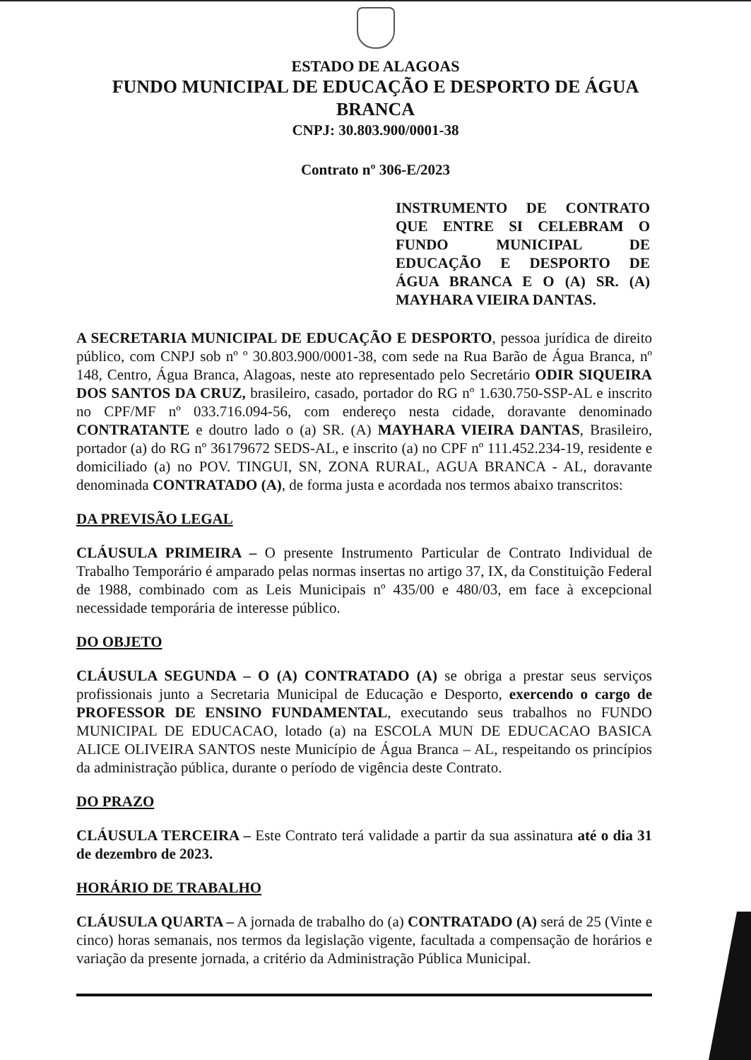ESTADO DE ALAGOAS
FUNDO MUNICIPAL DE EDUCAÇÃO E DESPORTO DE ÁGUA BRANCA
CNPJ: 30.803.900/0001-38
Contrato nº 306-E/2023
INSTRUMENTO DE CONTRATO QUE ENTRE SI CELEBRAM O FUNDO MUNICIPAL DE EDUCAÇÃO E DESPORTO DE ÁGUA BRANCA E O (A) SR. (A) MAYHARA VIEIRA DANTAS.
A SECRETARIA MUNICIPAL DE EDUCAÇÃO E DESPORTO, pessoa jurídica de direito público, com CNPJ sob nº º 30.803.900/0001-38, com sede na Rua Barão de Água Branca, nº 148, Centro, Água Branca, Alagoas, neste ato representado pelo Secretário ODIR SIQUEIRA DOS SANTOS DA CRUZ, brasileiro, casado, portador do RG nº 1.630.750-SSP-AL e inscrito no CPF/MF nº 033.716.094-56, com endereço nesta cidade, doravante denominado CONTRATANTE e doutro lado o (a) SR. (A) MAYHARA VIEIRA DANTAS, Brasileiro, portador (a) do RG nº 36179672 SEDS-AL, e inscrito (a) no CPF nº 111.452.234-19, residente e domiciliado (a) no POV. TINGUI, SN, ZONA RURAL, AGUA BRANCA - AL, doravante denominada CONTRATADO (A), de forma justa e acordada nos termos abaixo transcritos:
DA PREVISÃO LEGAL
CLÁUSULA PRIMEIRA – O presente Instrumento Particular de Contrato Individual de Trabalho Temporário é amparado pelas normas insertas no artigo 37, IX, da Constituição Federal de 1988, combinado com as Leis Municipais nº 435/00 e 480/03, em face à excepcional necessidade temporária de interesse público.
DO OBJETO
CLÁUSULA SEGUNDA – O (A) CONTRATADO (A) se obriga a prestar seus serviços profissionais junto a Secretaria Municipal de Educação e Desporto, exercendo o cargo de PROFESSOR DE ENSINO FUNDAMENTAL, executando seus trabalhos no FUNDO MUNICIPAL DE EDUCACAO, lotado (a) na ESCOLA MUN DE EDUCACAO BASICA ALICE OLIVEIRA SANTOS neste Município de Água Branca – AL, respeitando os princípios da administração pública, durante o período de vigência deste Contrato.
DO PRAZO
CLÁUSULA TERCEIRA – Este Contrato terá validade a partir da sua assinatura até o dia 31 de dezembro de 2023.
HORÁRIO DE TRABALHO
CLÁUSULA QUARTA – A jornada de trabalho do (a) CONTRATADO (A) será de 25 (Vinte e cinco) horas semanais, nos termos da legislação vigente, facultada a compensação de horários e variação da presente jornada, a critério da Administração Pública Municipal.